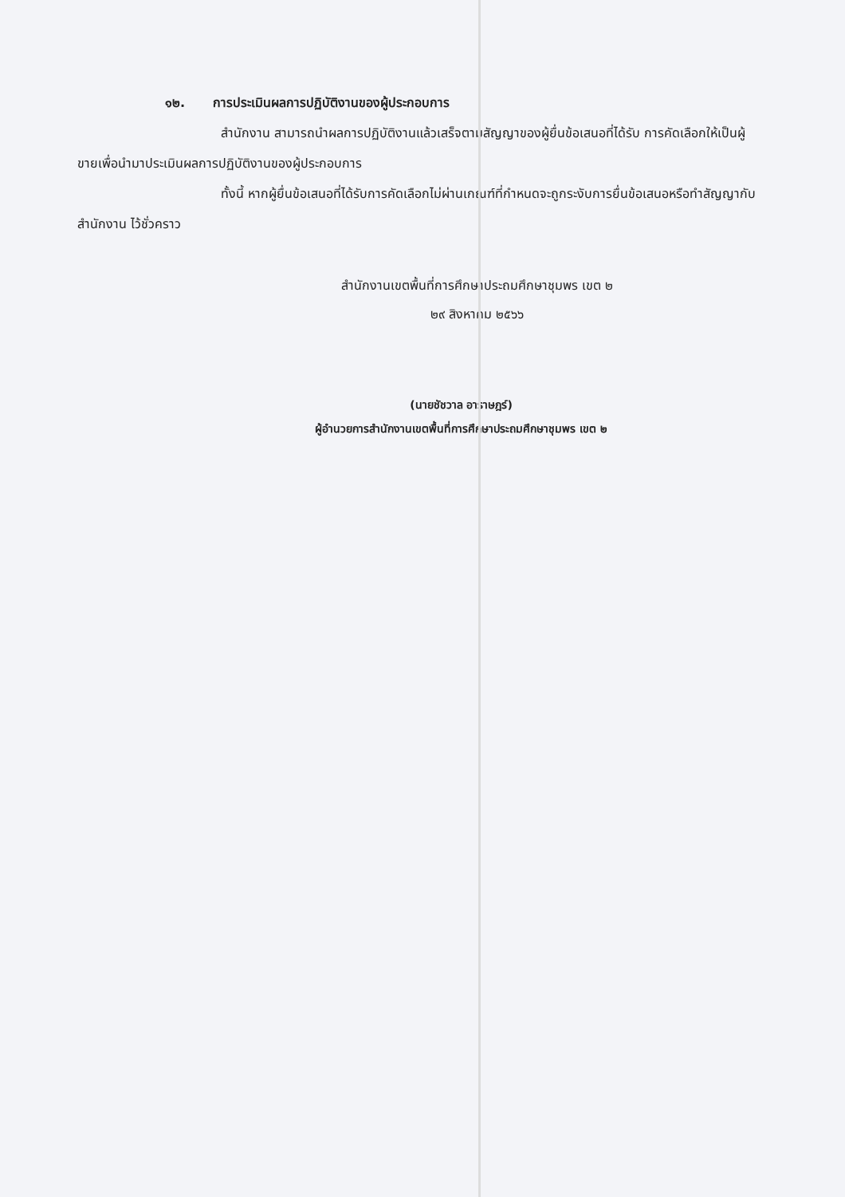๑๒. การประเมินผลการปฏิบัติงานของผู้ประกอบการ
สำนักงาน สามารถนำผลการปฏิบัติงานแล้วเสร็จตามสัญญาของผู้ยื่นข้อเสนอที่ได้รับ การคัดเลือกให้เป็นผู้ขายเพื่อนำมาประเมินผลการปฏิบัติงานของผู้ประกอบการ
ทั้งนี้ หากผู้ยื่นข้อเสนอที่ได้รับการคัดเลือกไม่ผ่านเกณฑ์ที่กำหนดจะถูกระงับการยื่นข้อเสนอหรือทำสัญญากับสำนักงาน ไว้ชั่วคราว
สำนักงานเขตพื้นที่การศึกษาประถมศึกษาชุมพร เขต ๒
๒๙ สิงหาคม ๒๕๖๖
(นายชัชวาล อาราษฎร์)
ผู้อำนวยการสำนักงานเขตพื้นที่การศึกษาประถมศึกษาชุมพร เขต ๒